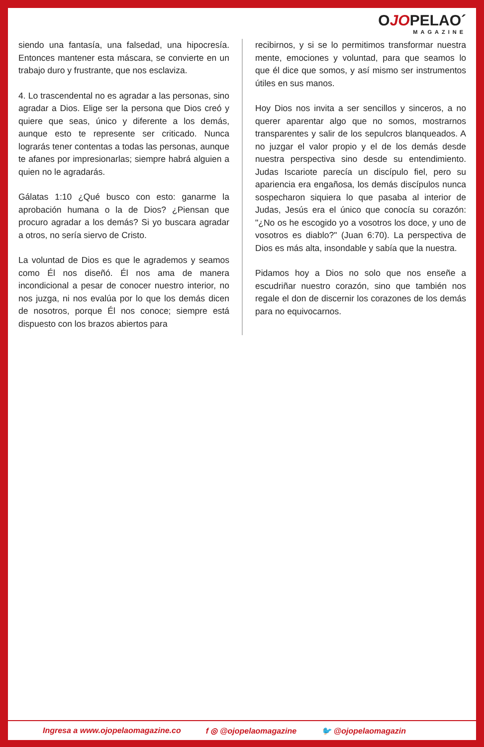OJOPELAO´
MAGAZINE
siendo una fantasía, una falsedad, una hipocresía. Entonces mantener esta máscara, se convierte en un trabajo duro y frustrante, que nos esclaviza.
4. Lo trascendental no es agradar a las personas, sino agradar a Dios. Elige ser la persona que Dios creó y quiere que seas, único y diferente a los demás, aunque esto te represente ser criticado. Nunca lograrás tener contentas a todas las personas, aunque te afanes por impresionarlas; siempre habrá alguien a quien no le agradarás.
Gálatas 1:10 ¿Qué busco con esto: ganarme la aprobación humana o la de Dios? ¿Piensan que procuro agradar a los demás? Si yo buscara agradar a otros, no sería siervo de Cristo.
La voluntad de Dios es que le agrademos y seamos como Él nos diseñó. Él nos ama de manera incondicional a pesar de conocer nuestro interior, no nos juzga, ni nos evalúa por lo que los demás dicen de nosotros, porque Él nos conoce; siempre está dispuesto con los brazos abiertos para
recibirnos, y si se lo permitimos transformar nuestra mente, emociones y voluntad, para que seamos lo que él dice que somos, y así mismo ser instrumentos útiles en sus manos.
Hoy Dios nos invita a ser sencillos y sinceros, a no querer aparentar algo que no somos, mostrarnos transparentes y salir de los sepulcros blanqueados. A no juzgar el valor propio y el de los demás desde nuestra perspectiva sino desde su entendimiento. Judas Iscariote parecía un discípulo fiel, pero su apariencia era engañosa, los demás discípulos nunca sospecharon siquiera lo que pasaba al interior de Judas, Jesús era el único que conocía su corazón: "¿No os he escogido yo a vosotros los doce, y uno de vosotros es diablo?" (Juan 6:70). La perspectiva de Dios es más alta, insondable y sabía que la nuestra.
Pidamos hoy a Dios no solo que nos enseñe a escudriñar nuestro corazón, sino que también nos regale el don de discernir los corazones de los demás para no equivocarnos.
Ingresa a www.ojopelaomagazine.co f ◎ @ojopelaomagazine 🐦 @ojopelaomagazin